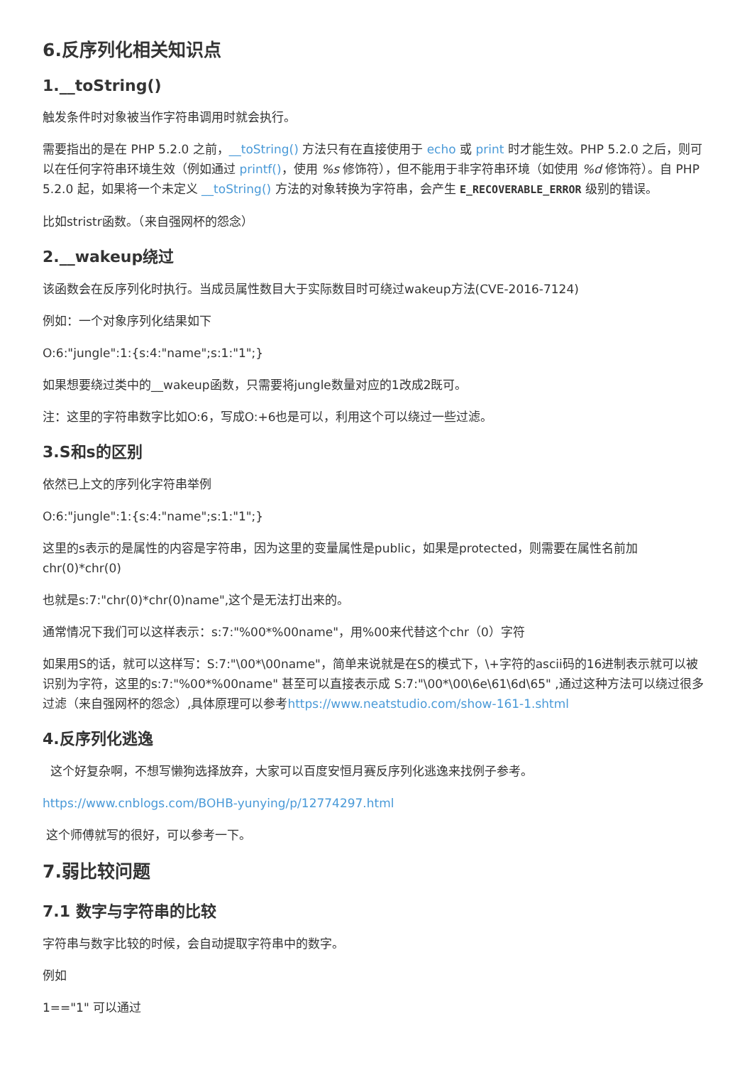6.反序列化相关知识点
1.__toString()
触发条件时对象被当作字符串调用时就会执行。
需要指出的是在 PHP 5.2.0 之前，__toString() 方法只有在直接使用于 echo 或 print 时才能生效。PHP 5.2.0 之后，则可以在任何字符串环境生效（例如通过 printf()，使用 %s 修饰符），但不能用于非字符串环境（如使用 %d 修饰符）。自 PHP 5.2.0 起，如果将一个未定义 __toString() 方法的对象转换为字符串，会产生 E_RECOVERABLE_ERROR 级别的错误。
比如stristr函数。（来自强网杯的怨念）
2.__wakeup绕过
该函数会在反序列化时执行。当成员属性数目大于实际数目时可绕过wakeup方法(CVE-2016-7124)
例如：一个对象序列化结果如下
O:6:"jungle":1:{s:4:"name";s:1:"1";}
如果想要绕过类中的__wakeup函数，只需要将jungle数量对应的1改成2既可。
注：这里的字符串数字比如O:6，写成O:+6也是可以，利用这个可以绕过一些过滤。
3.S和s的区别
依然已上文的序列化字符串举例
O:6:"jungle":1:{s:4:"name";s:1:"1";}
这里的s表示的是属性的内容是字符串，因为这里的变量属性是public，如果是protected，则需要在属性名前加chr(0)*chr(0)
也就是s:7:"chr(0)*chr(0)name",这个是无法打出来的。
通常情况下我们可以这样表示：s:7:"%00*%00name"，用%00来代替这个chr（0）字符
如果用S的话，就可以这样写：S:7:"\00*\00name"，简单来说就是在S的模式下，\+字符的ascii码的16进制表示就可以被识别为字符，这里的s:7:"%00*%00name" 甚至可以直接表示成 S:7:"\00*\00\6e\61\6d\65" ,通过这种方法可以绕过很多过滤（来自强网杯的怨念）,具体原理可以参考https://www.neatstudio.com/show-161-1.shtml
4.反序列化逃逸
这个好复杂啊，不想写懒狗选择放弃，大家可以百度安恒月赛反序列化逃逸来找例子参考。
https://www.cnblogs.com/BOHB-yunying/p/12774297.html
这个师傅就写的很好，可以参考一下。
7.弱比较问题
7.1 数字与字符串的比较
字符串与数字比较的时候，会自动提取字符串中的数字。
例如
1=="1" 可以通过